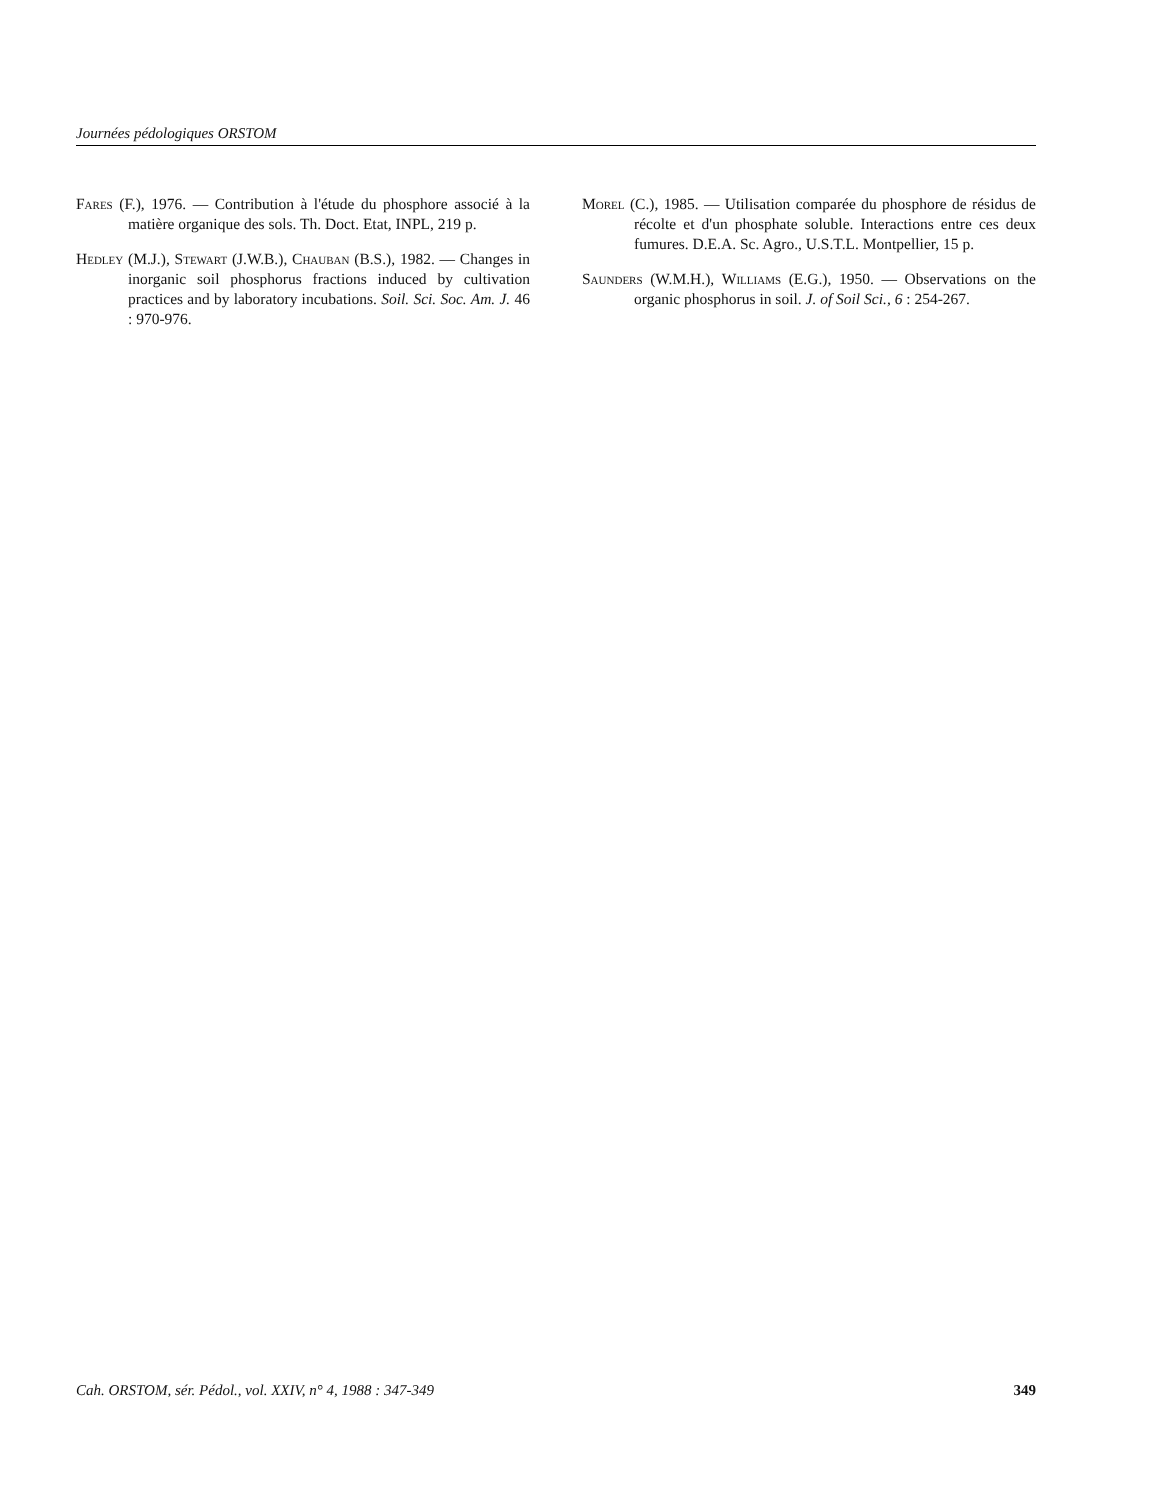Journées pédologiques ORSTOM
Fares (F.), 1976. — Contribution à l'étude du phosphore associé à la matière organique des sols. Th. Doct. Etat, INPL, 219 p.
Hedley (M.J.), Stewart (J.W.B.), Chauban (B.S.), 1982. — Changes in inorganic soil phosphorus fractions induced by cultivation practices and by laboratory incubations. Soil. Sci. Soc. Am. J. 46 : 970-976.
Morel (C.), 1985. — Utilisation comparée du phosphore de résidus de récolte et d'un phosphate soluble. Interactions entre ces deux fumures. D.E.A. Sc. Agro., U.S.T.L. Montpellier, 15 p.
Saunders (W.M.H.), Williams (E.G.), 1950. — Observations on the organic phosphorus in soil. J. of Soil Sci., 6 : 254-267.
Cah. ORSTOM, sér. Pédol., vol. XXIV, n° 4, 1988 : 347-349 349